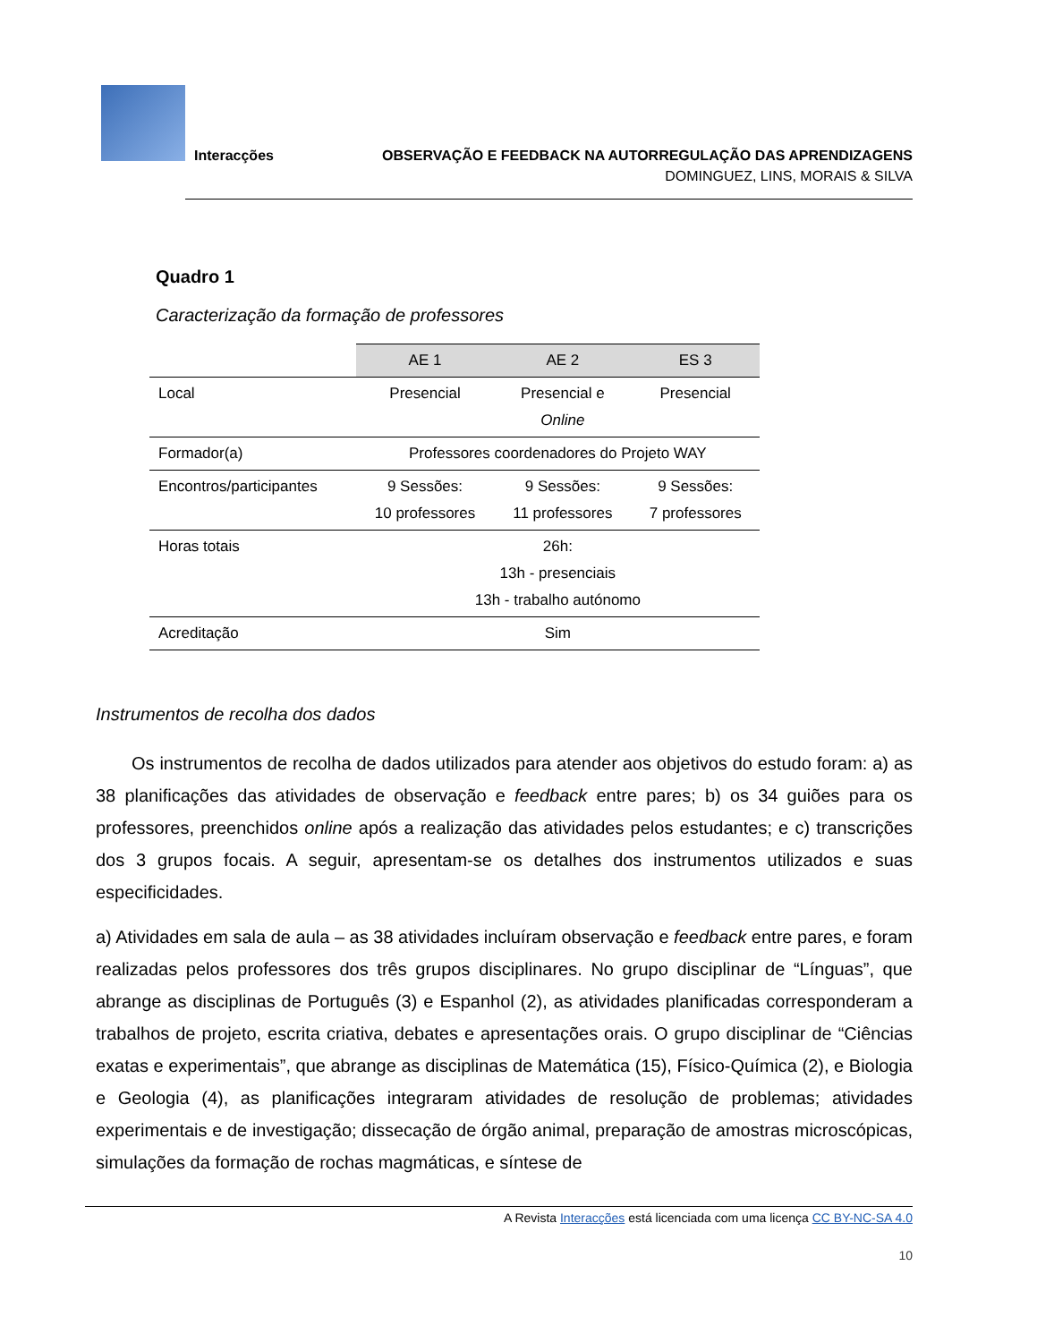Interacções
OBSERVAÇÃO E FEEDBACK NA AUTORREGULAÇÃO DAS APRENDIZAGENS
DOMINGUEZ, LINS, MORAIS & SILVA
Quadro 1
Caracterização da formação de professores
| | AE 1 | AE 2 | ES 3 |
| --- | --- | --- | --- |
| Local | Presencial | Presencial e Online | Presencial |
| Formador(a) | Professores coordenadores do Projeto WAY | | |
| Encontros/participantes | 9 Sessões: 10 professores | 9 Sessões: 11 professores | 9 Sessões: 7 professores |
| Horas totais | 26h: 13h - presenciais 13h - trabalho autónomo | | |
| Acreditação | Sim | | |
Instrumentos de recolha dos dados
  Os instrumentos de recolha de dados utilizados para atender aos objetivos do estudo foram: a) as 38 planificações das atividades de observação e feedback entre pares; b) os 34 guiões para os professores, preenchidos online após a realização das atividades pelos estudantes; e c) transcrições dos 3 grupos focais. A seguir, apresentam-se os detalhes dos instrumentos utilizados e suas especificidades.
a) Atividades em sala de aula – as 38 atividades incluíram observação e feedback entre pares, e foram realizadas pelos professores dos três grupos disciplinares. No grupo disciplinar de “Línguas”, que abrange as disciplinas de Português (3) e Espanhol (2), as atividades planificadas corresponderam a trabalhos de projeto, escrita criativa, debates e apresentações orais. O grupo disciplinar de “Ciências exatas e experimentais”, que abrange as disciplinas de Matemática (15), Físico-Química (2), e Biologia e Geologia (4), as planificações integraram atividades de resolução de problemas; atividades experimentais e de investigação; dissecação de órgão animal, preparação de amostras microscópicas, simulações da formação de rochas magmáticas, e síntese de
A Revista Interacções está licenciada com uma licença CC BY-NC-SA 4.0
10